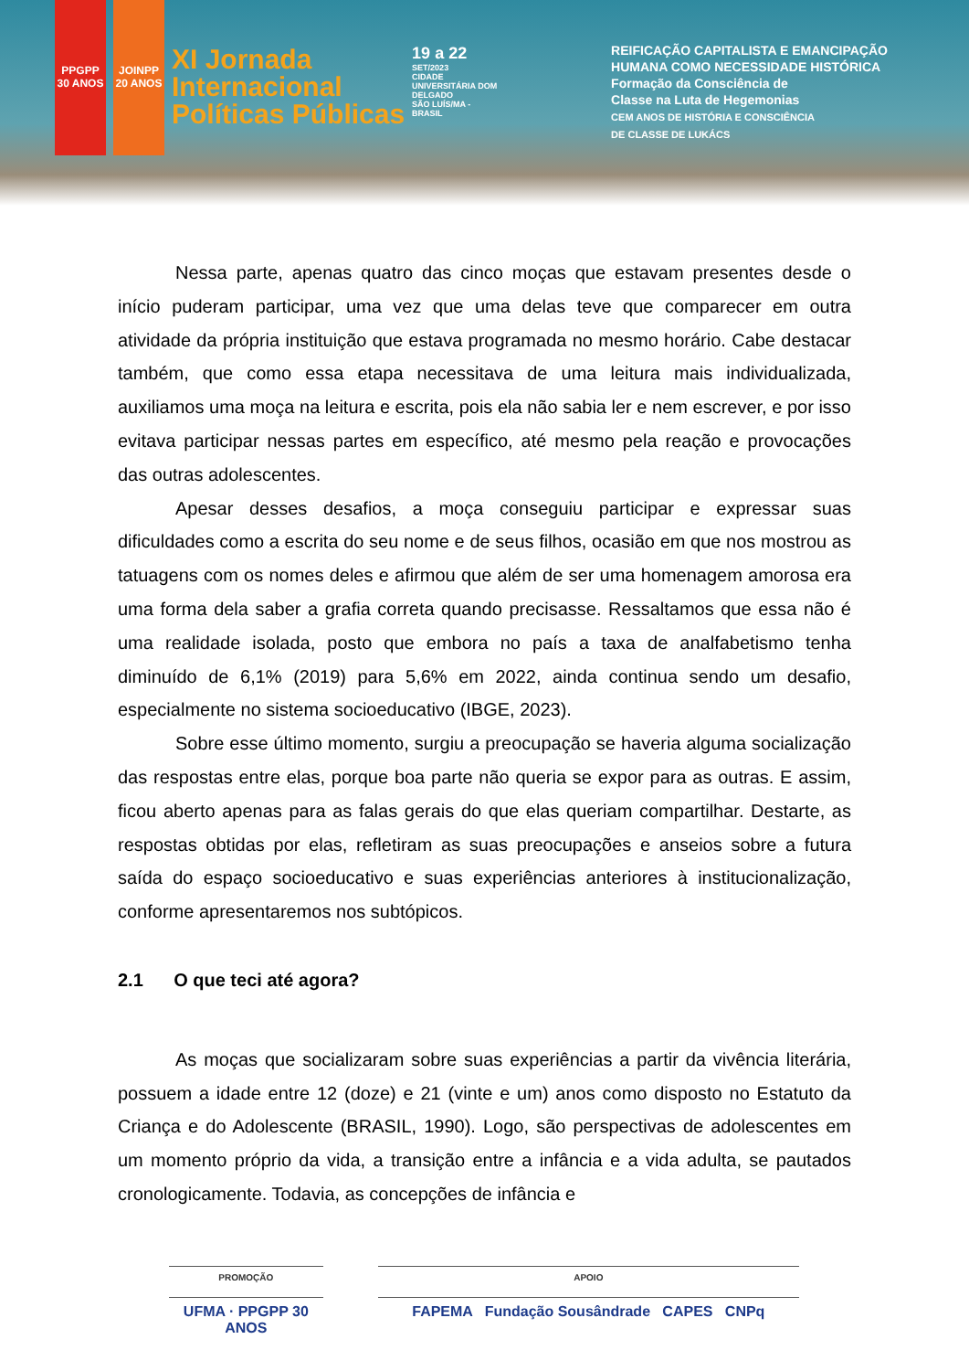PPGPP 30 ANOS
JOINPP 20 ANOS
XI Jornada
Internacional
Políticas Públicas
19 a 22
SET/2023
CIDADE UNIVERSITÁRIA DOM DELGADO
SÃO LUÍS/MA - BRASIL
REIFICAÇÃO CAPITALISTA E EMANCIPAÇÃO
HUMANA COMO NECESSIDADE HISTÓRICA
Formação da Consciência de
Classe na Luta de Hegemonias
CEM ANOS DE HISTÓRIA E CONSCIÊNCIA
DE CLASSE DE LUKÁCS
Nessa parte, apenas quatro das cinco moças que estavam presentes desde o início puderam participar, uma vez que uma delas teve que comparecer em outra atividade da própria instituição que estava programada no mesmo horário. Cabe destacar também, que como essa etapa necessitava de uma leitura mais individualizada, auxiliamos uma moça na leitura e escrita, pois ela não sabia ler e nem escrever, e por isso evitava participar nessas partes em específico, até mesmo pela reação e provocações das outras adolescentes.
Apesar desses desafios, a moça conseguiu participar e expressar suas dificuldades como a escrita do seu nome e de seus filhos, ocasião em que nos mostrou as tatuagens com os nomes deles e afirmou que além de ser uma homenagem amorosa era uma forma dela saber a grafia correta quando precisasse. Ressaltamos que essa não é uma realidade isolada, posto que embora no país a taxa de analfabetismo tenha diminuído de 6,1% (2019) para 5,6% em 2022, ainda continua sendo um desafio, especialmente no sistema socioeducativo (IBGE, 2023).
Sobre esse último momento, surgiu a preocupação se haveria alguma socialização das respostas entre elas, porque boa parte não queria se expor para as outras. E assim, ficou aberto apenas para as falas gerais do que elas queriam compartilhar. Destarte, as respostas obtidas por elas, refletiram as suas preocupações e anseios sobre a futura saída do espaço socioeducativo e suas experiências anteriores à institucionalização, conforme apresentaremos nos subtópicos.
2.1 O que teci até agora?
As moças que socializaram sobre suas experiências a partir da vivência literária, possuem a idade entre 12 (doze) e 21 (vinte e um) anos como disposto no Estatuto da Criança e do Adolescente (BRASIL, 1990). Logo, são perspectivas de adolescentes em um momento próprio da vida, a transição entre a infância e a vida adulta, se pautados cronologicamente. Todavia, as concepções de infância e
PROMOÇÃO
UFMA · PPGPP 30 ANOS
APOIO
FAPEMA Fundação Sousândrade CAPES CNPq